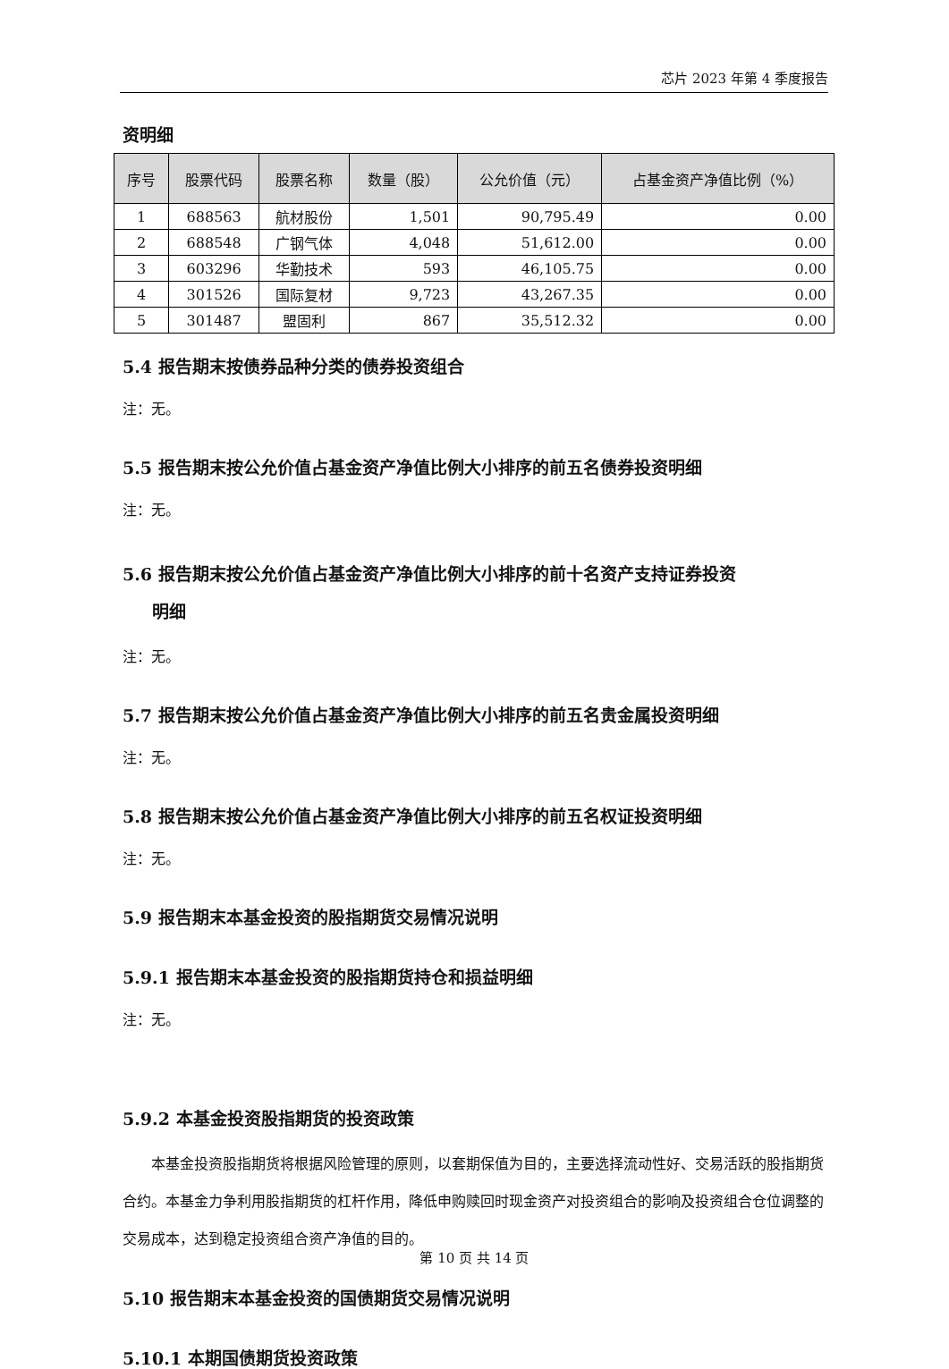芯片 2023 年第 4 季度报告
资明细
| 序号 | 股票代码 | 股票名称 | 数量（股） | 公允价值（元） | 占基金资产净值比例（%） |
| --- | --- | --- | --- | --- | --- |
| 1 | 688563 | 航材股份 | 1,501 | 90,795.49 | 0.00 |
| 2 | 688548 | 广钢气体 | 4,048 | 51,612.00 | 0.00 |
| 3 | 603296 | 华勤技术 | 593 | 46,105.75 | 0.00 |
| 4 | 301526 | 国际复材 | 9,723 | 43,267.35 | 0.00 |
| 5 | 301487 | 盟固利 | 867 | 35,512.32 | 0.00 |
5.4 报告期末按债券品种分类的债券投资组合
注：无。
5.5 报告期末按公允价值占基金资产净值比例大小排序的前五名债券投资明细
注：无。
5.6 报告期末按公允价值占基金资产净值比例大小排序的前十名资产支持证券投资
明细
注：无。
5.7 报告期末按公允价值占基金资产净值比例大小排序的前五名贵金属投资明细
注：无。
5.8 报告期末按公允价值占基金资产净值比例大小排序的前五名权证投资明细
注：无。
5.9 报告期末本基金投资的股指期货交易情况说明
5.9.1 报告期末本基金投资的股指期货持仓和损益明细
注：无。
5.9.2 本基金投资股指期货的投资政策
本基金投资股指期货将根据风险管理的原则，以套期保值为目的，主要选择流动性好、交易活跃的股指期货合约。本基金力争利用股指期货的杠杆作用，降低申购赎回时现金资产对投资组合的影响及投资组合仓位调整的交易成本，达到稳定投资组合资产净值的目的。
5.10 报告期末本基金投资的国债期货交易情况说明
5.10.1 本期国债期货投资政策
第 10 页 共 14 页